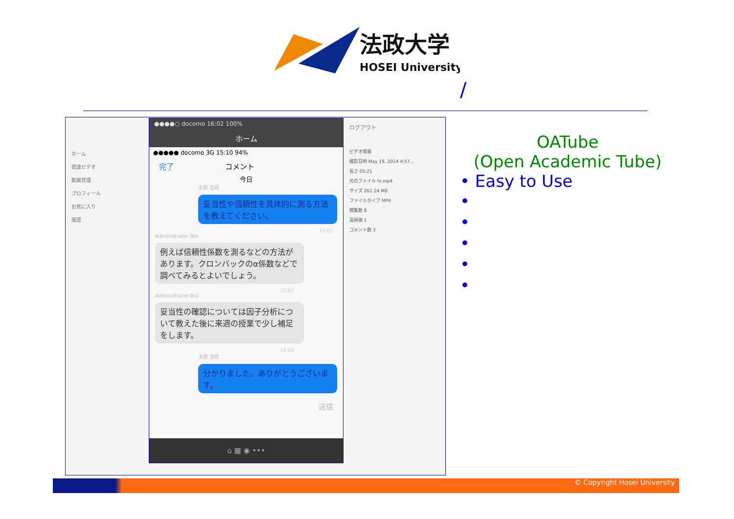法政大学
HOSEI University
/
ホーム
関連ビデオ
動画管理
プロフィール
お気に入り
履歴
ログアウト
ビデオ情報
撮影日時 May 19, 2014 4:57...
長さ 05:21
元のファイル fx.mp4
サイズ 261.24 MB
ファイルタイプ MP4
閲覧数 8
高評価 1
コメント数 3
●●●●○ docomo 16:02 100%
ホーム
●●●●● docomo 3G 15:10 94%
完了 コメント
今日
太郎 法政
妥当性や信頼性を具体的に測る方法を教えてください。
15:05
Administrator Bss
例えば信頼性係数を測るなどの方法があります。クロンバックのα係数などで調べてみるとよいでしょう。
15:07
Administrator Bss
妥当性の確認については因子分析について教えた後に来週の授業で少し補足をします。
15:09
太郎 法政
分かりました。ありがとうございます。
送信
⌂ ▦ ◉ •••
OATube
(Open Academic Tube)
• Easy to Use
•
•
•
•
•
© Copyright Hosei University